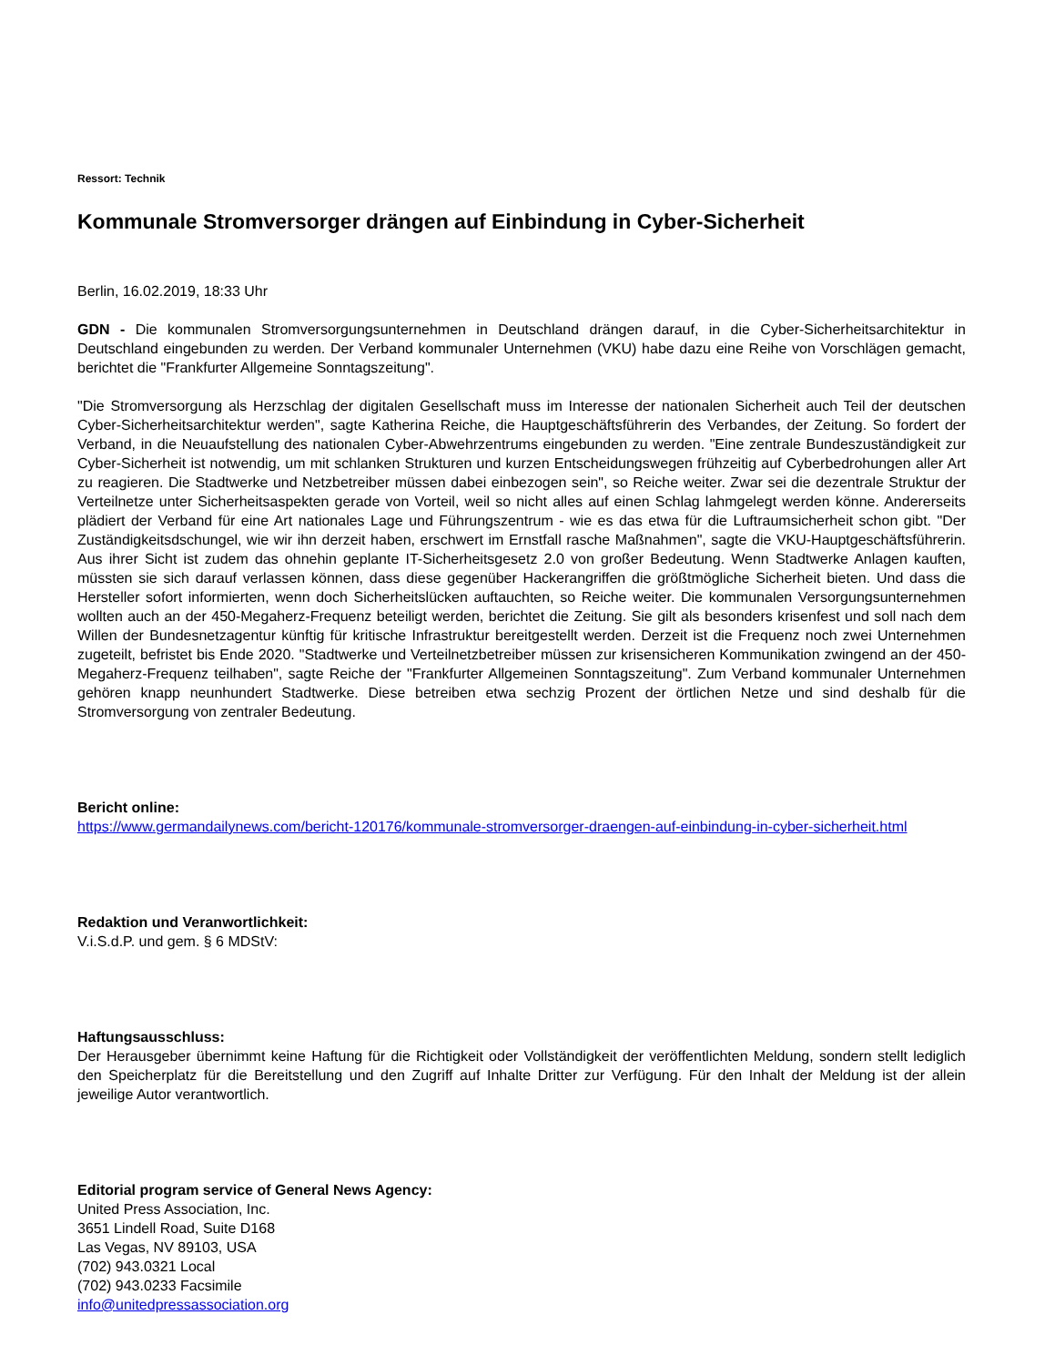Ressort: Technik
Kommunale Stromversorger drängen auf Einbindung in Cyber-Sicherheit
Berlin, 16.02.2019, 18:33 Uhr
GDN - Die kommunalen Stromversorgungsunternehmen in Deutschland drängen darauf, in die Cyber-Sicherheitsarchitektur in Deutschland eingebunden zu werden. Der Verband kommunaler Unternehmen (VKU) habe dazu eine Reihe von Vorschlägen gemacht, berichtet die "Frankfurter Allgemeine Sonntagszeitung".
"Die Stromversorgung als Herzschlag der digitalen Gesellschaft muss im Interesse der nationalen Sicherheit auch Teil der deutschen Cyber-Sicherheitsarchitektur werden", sagte Katherina Reiche, die Hauptgeschäftsführerin des Verbandes, der Zeitung. So fordert der Verband, in die Neuaufstellung des nationalen Cyber-Abwehrzentrums eingebunden zu werden. "Eine zentrale Bundeszuständigkeit zur Cyber-Sicherheit ist notwendig, um mit schlanken Strukturen und kurzen Entscheidungswegen frühzeitig auf Cyberbedrohungen aller Art zu reagieren. Die Stadtwerke und Netzbetreiber müssen dabei einbezogen sein", so Reiche weiter. Zwar sei die dezentrale Struktur der Verteilnetze unter Sicherheitsaspekten gerade von Vorteil, weil so nicht alles auf einen Schlag lahmgelegt werden könne. Andererseits plädiert der Verband für eine Art nationales Lage und Führungszentrum - wie es das etwa für die Luftraumsicherheit schon gibt. "Der Zuständigkeitsdschungel, wie wir ihn derzeit haben, erschwert im Ernstfall rasche Maßnahmen", sagte die VKU-Hauptgeschäftsführerin. Aus ihrer Sicht ist zudem das ohnehin geplante IT-Sicherheitsgesetz 2.0 von großer Bedeutung. Wenn Stadtwerke Anlagen kauften, müssten sie sich darauf verlassen können, dass diese gegenüber Hackerangriffen die größtmögliche Sicherheit bieten. Und dass die Hersteller sofort informierten, wenn doch Sicherheitslücken auftauchten, so Reiche weiter. Die kommunalen Versorgungsunternehmen wollten auch an der 450-Megaherz-Frequenz beteiligt werden, berichtet die Zeitung. Sie gilt als besonders krisenfest und soll nach dem Willen der Bundesnetzagentur künftig für kritische Infrastruktur bereitgestellt werden. Derzeit ist die Frequenz noch zwei Unternehmen zugeteilt, befristet bis Ende 2020. "Stadtwerke und Verteilnetzbetreiber müssen zur krisensicheren Kommunikation zwingend an der 450-Megaherz-Frequenz teilhaben", sagte Reiche der "Frankfurter Allgemeinen Sonntagszeitung". Zum Verband kommunaler Unternehmen gehören knapp neunhundert Stadtwerke. Diese betreiben etwa sechzig Prozent der örtlichen Netze und sind deshalb für die Stromversorgung von zentraler Bedeutung.
Bericht online:
https://www.germandailynews.com/bericht-120176/kommunale-stromversorger-draengen-auf-einbindung-in-cyber-sicherheit.html
Redaktion und Veranwortlichkeit:
V.i.S.d.P. und gem. § 6 MDStV:
Haftungsausschluss:
Der Herausgeber übernimmt keine Haftung für die Richtigkeit oder Vollständigkeit der veröffentlichten Meldung, sondern stellt lediglich den Speicherplatz für die Bereitstellung und den Zugriff auf Inhalte Dritter zur Verfügung. Für den Inhalt der Meldung ist der allein jeweilige Autor verantwortlich.
Editorial program service of General News Agency:
United Press Association, Inc.
3651 Lindell Road, Suite D168
Las Vegas, NV 89103, USA
(702) 943.0321 Local
(702) 943.0233 Facsimile
info@unitedpressassociation.org